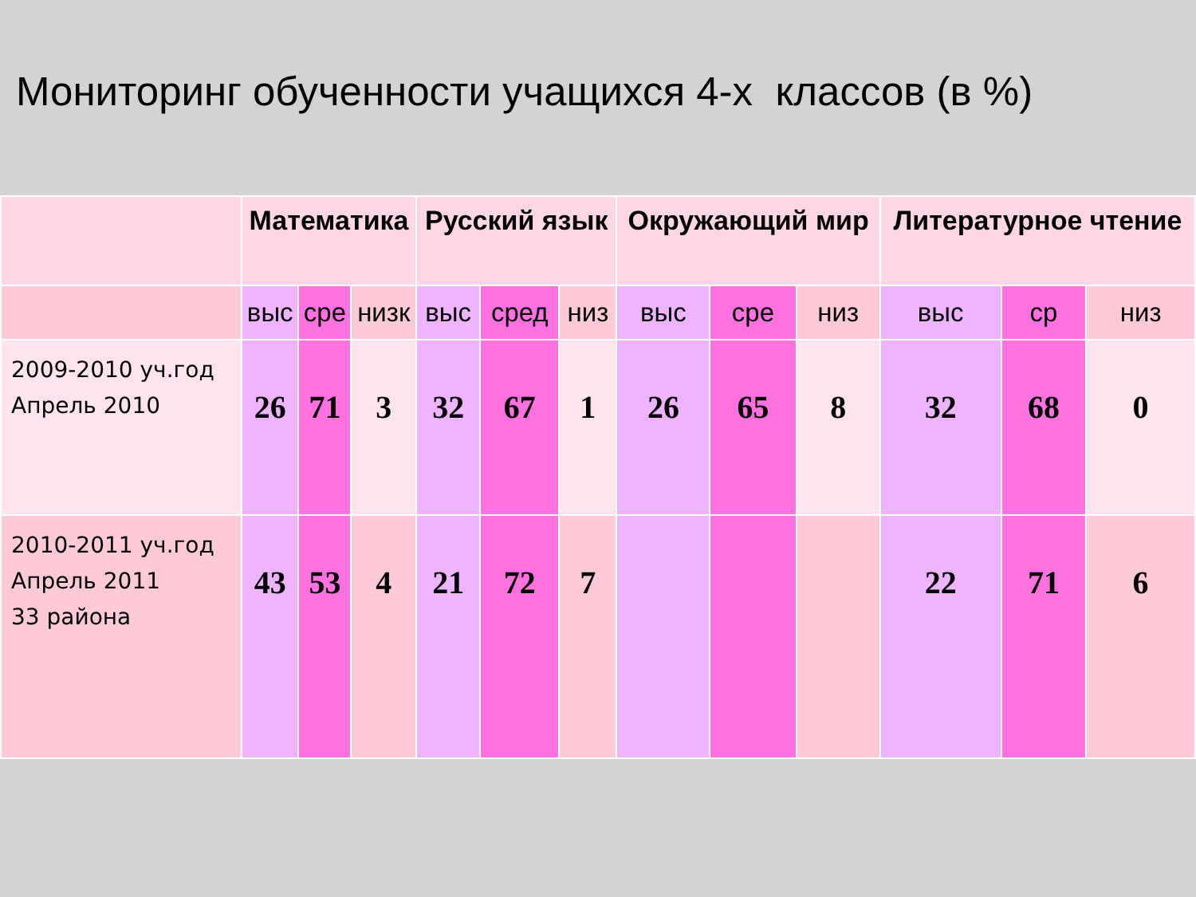Мониторинг обученности учащихся 4-х классов (в %)
| | Математика | | | Русский язык | | | Окружающий мир | | | Литературное чтение | | |
| --- | --- | --- | --- | --- | --- | --- | --- | --- | --- | --- | --- | --- |
| | выс | сре | низк | выс | сред | низ | выс | сре | низ | выс | ср | низ |
| 2009-2010 уч.год Апрель 2010 | 26 | 71 | 3 | 32 | 67 | 1 | 26 | 65 | 8 | 32 | 68 | 0 |
| 2010-2011 уч.год Апрель 2011 33 района | 43 | 53 | 4 | 21 | 72 | 7 | | | | 22 | 71 | 6 |